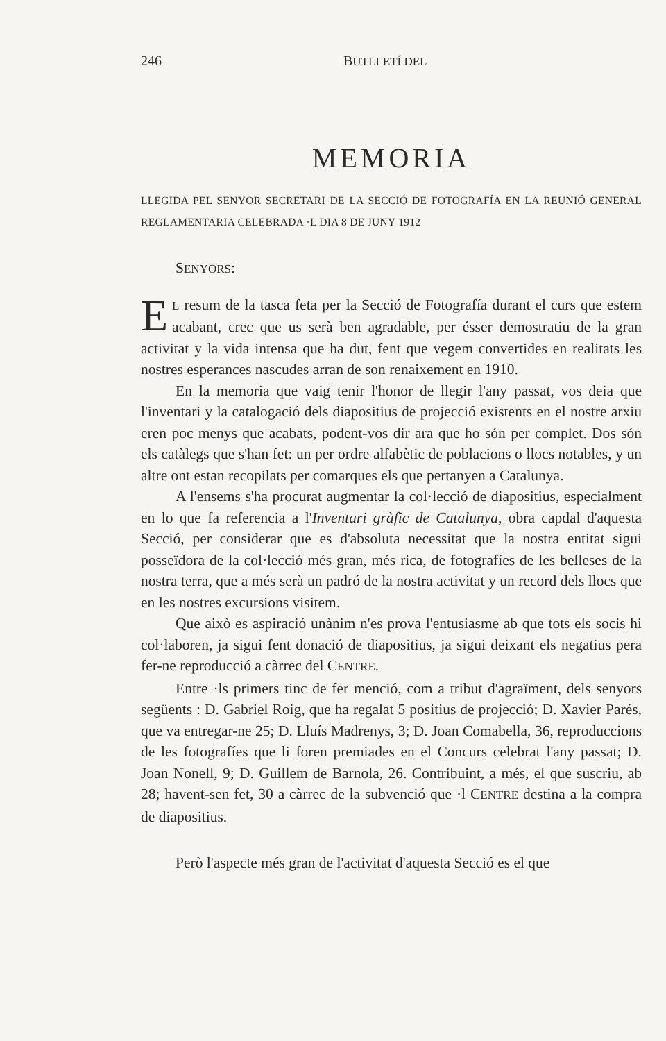246 BUTLLETÍ DEL
MEMORIA
LLEGIDA PEL SENYOR SECRETARI DE LA SECCIÓ DE FOTOGRAFÍA EN LA REUNIÓ GENERAL REGLAMENTARIA CELEBRADA ·L DIA 8 DE JUNY 1912
SENYORS:
EL resum de la tasca feta per la Secció de Fotografía durant el curs que estem acabant, crec que us serà ben agradable, per ésser demostratiu de la gran activitat y la vida intensa que ha dut, fent que vegem convertides en realitats les nostres esperances nascudes arran de son renaixement en 1910.
En la memoria que vaig tenir l'honor de llegir l'any passat, vos deia que l'inventari y la catalogació dels diapositius de projecció existents en el nostre arxiu eren poc menys que acabats, podent-vos dir ara que ho són per complet. Dos són els catàlegs que s'han fet: un per ordre alfabètic de poblacions o llocs notables, y un altre ont estan recopilats per comarques els que pertanyen a Catalunya.
A l'ensems s'ha procurat augmentar la col·lecció de diapositius, especialment en lo que fa referencia a l'Inventari gràfic de Catalunya, obra capdal d'aquesta Secció, per considerar que es d'absoluta necessitat que la nostra entitat sigui posseïdora de la col·lecció més gran, més rica, de fotografíes de les belleses de la nostra terra, que a més serà un padró de la nostra activitat y un record dels llocs que en les nostres excursions visitem.
Que això es aspiració unànim n'es prova l'entusiasme ab que tots els socis hi col·laboren, ja sigui fent donació de diapositius, ja sigui deixant els negatius pera fer-ne reproducció a càrrec del CENTRE.
Entre ·ls primers tinc de fer menció, com a tribut d'agraïment, dels senyors següents : D. Gabriel Roig, que ha regalat 5 positius de projecció; D. Xavier Parés, que va entregar-ne 25; D. Lluís Madrenys, 3; D. Joan Comabella, 36, reproduccions de les fotografíes que li foren premiades en el Concurs celebrat l'any passat; D. Joan Nonell, 9; D. Guillem de Barnola, 26. Contribuint, a més, el que suscriu, ab 28; havent-sen fet, 30 a càrrec de la subvenció que ·l CENTRE destina a la compra de diapositius.
Però l'aspecte més gran de l'activitat d'aquesta Secció es el que